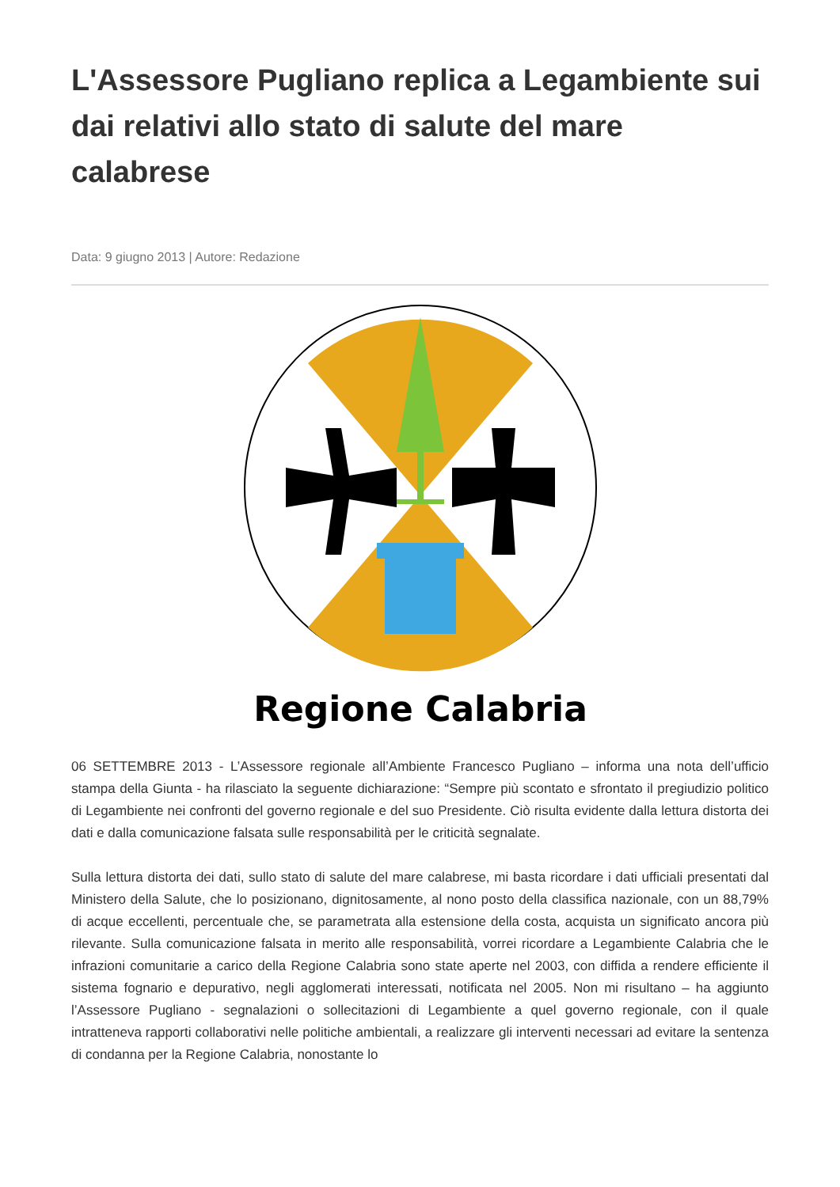L'Assessore Pugliano replica a Legambiente sui dai relativi allo stato di salute del mare calabrese
Data: 9 giugno 2013 | Autore: Redazione
Regione Calabria
06 SETTEMBRE 2013 - L’Assessore regionale all’Ambiente Francesco Pugliano – informa una nota dell’ufficio stampa della Giunta - ha rilasciato la seguente dichiarazione: “Sempre più scontato e sfrontato il pregiudizio politico di Legambiente nei confronti del governo regionale e del suo Presidente. Ciò risulta evidente dalla lettura distorta dei dati e dalla comunicazione falsata sulle responsabilità per le criticità segnalate.
Sulla lettura distorta dei dati, sullo stato di salute del mare calabrese, mi basta ricordare i dati ufficiali presentati dal Ministero della Salute, che lo posizionano, dignitosamente, al nono posto della classifica nazionale, con un 88,79% di acque eccellenti, percentuale che, se parametrata alla estensione della costa, acquista un significato ancora più rilevante. Sulla comunicazione falsata in merito alle responsabilità, vorrei ricordare a Legambiente Calabria che le infrazioni comunitarie a carico della Regione Calabria sono state aperte nel 2003, con diffida a rendere efficiente il sistema fognario e depurativo, negli agglomerati interessati, notificata nel 2005. Non mi risultano – ha aggiunto l’Assessore Pugliano - segnalazioni o sollecitazioni di Legambiente a quel governo regionale, con il quale intratteneva rapporti collaborativi nelle politiche ambientali, a realizzare gli interventi necessari ad evitare la sentenza di condanna per la Regione Calabria, nonostante lo